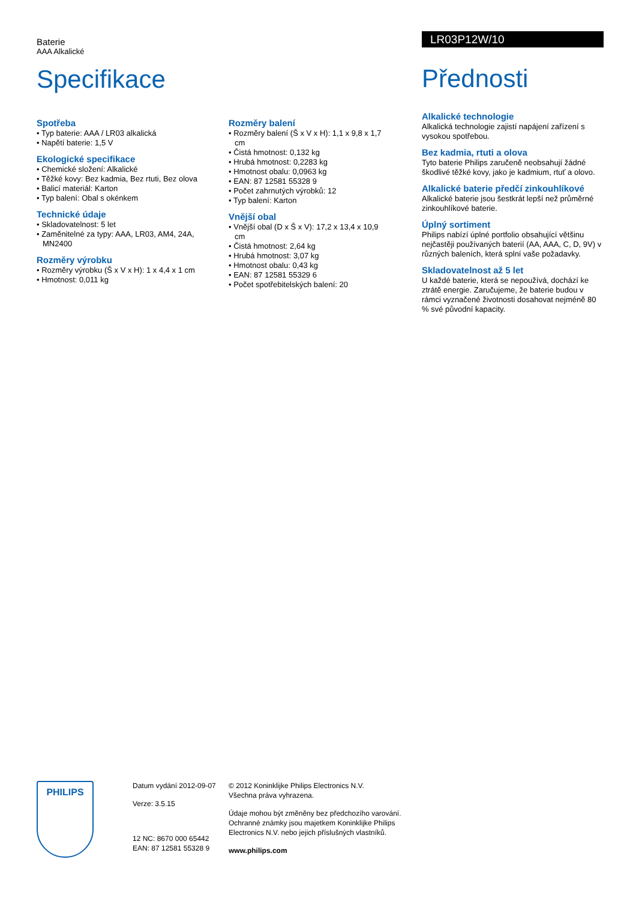Baterie
AAA Alkalické
Specifikace
Spotřeba
• Typ baterie: AAA / LR03 alkalická
• Napětí baterie: 1,5 V
Ekologické specifikace
• Chemické složení: Alkalické
• Těžké kovy: Bez kadmia, Bez rtuti, Bez olova
• Balicí materiál: Karton
• Typ balení: Obal s okénkem
Technické údaje
• Skladovatelnost: 5 let
• Zaměnitelné za typy: AAA, LR03, AM4, 24A, MN2400
Rozměry výrobku
• Rozměry výrobku (Š x V x H): 1 x 4,4 x 1 cm
• Hmotnost: 0,011 kg
Rozměry balení
• Rozměry balení (Š x V x H): 1,1 x 9,8 x 1,7 cm
• Čistá hmotnost: 0,132 kg
• Hrubá hmotnost: 0,2283 kg
• Hmotnost obalu: 0,0963 kg
• EAN: 87 12581 55328 9
• Počet zahrnutých výrobků: 12
• Typ balení: Karton
Vnější obal
• Vnější obal (D x Š x V): 17,2 x 13,4 x 10,9 cm
• Čistá hmotnost: 2,64 kg
• Hrubá hmotnost: 3,07 kg
• Hmotnost obalu: 0,43 kg
• EAN: 87 12581 55329 6
• Počet spotřebitelských balení: 20
LR03P12W/10
Přednosti
Alkalické technologie
Alkalická technologie zajistí napájení zařízení s vysokou spotřebou.
Bez kadmia, rtuti a olova
Tyto baterie Philips zaručeně neobsahují žádné škodlivé těžké kovy, jako je kadmium, rtuť a olovo.
Alkalické baterie předčí zinkouhlíkové
Alkalické baterie jsou šestkrát lepší než průměrné zinkouhlíkové baterie.
Úplný sortiment
Philips nabízí úplné portfolio obsahující většinu nejčastěji používaných baterií (AA, AAA, C, D, 9V) v různých baleních, která splní vaše požadavky.
Skladovatelnost až 5 let
U každé baterie, která se nepoužívá, dochází ke ztrátě energie. Zaručujeme, že baterie budou v rámci vyznačené životnosti dosahovat nejméně 80 % své původní kapacity.
PHILIPS
Datum vydání 2012-09-07
Verze: 3.5.15
12 NC: 8670 000 65442
EAN: 87 12581 55328 9
© 2012 Koninklijke Philips Electronics N.V.
Všechna práva vyhrazena.
Údaje mohou být změněny bez předchozího varování. Ochranné známky jsou majetkem Koninklijke Philips Electronics N.V. nebo jejich příslušných vlastníků.
www.philips.com